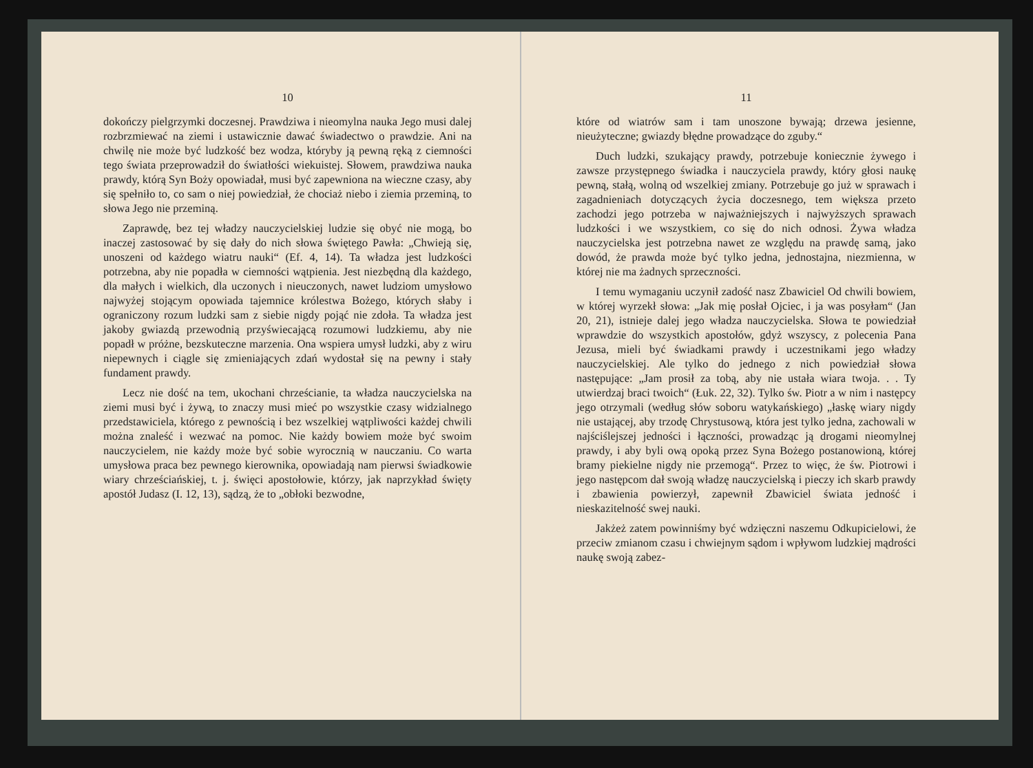10
dokończy pielgrzymki doczesnej. Prawdziwa i nieomylna nauka Jego musi dalej rozbrzmiewać na ziemi i ustawicznie dawać świadectwo o prawdzie. Ani na chwilę nie może być ludzkość bez wodza, któryby ją pewną ręką z ciemności tego świata przeprowadził do światłości wiekuistej. Słowem, prawdziwa nauka prawdy, którą Syn Boży opowiadał, musi być zapewniona na wieczne czasy, aby się spełniło to, co sam o niej powiedział, że chociaż niebo i ziemia przeminą, to słowa Jego nie przeminą.
Zaprawdę, bez tej władzy nauczycielskiej ludzie się obyć nie mogą, bo inaczej zastosować by się dały do nich słowa świętego Pawła: „Chwieją się, unoszeni od każdego wiatru nauki“ (Ef. 4, 14). Ta władza jest ludzkości potrzebna, aby nie popadła w ciemności wątpienia. Jest niezbędną dla każdego, dla małych i wielkich, dla uczonych i nieuczonych, nawet ludziom umysłowo najwyżej stojącym opowiada tajemnice królestwa Bożego, których słaby i ograniczony rozum ludzki sam z siebie nigdy pojąć nie zdoła. Ta władza jest jakoby gwiazdą przewodnią przyświecającą rozumowi ludzkiemu, aby nie popadł w próżne, bezskuteczne marzenia. Ona wspiera umysł ludzki, aby z wiru niepewnych i ciągle się zmieniających zdań wydostał się na pewny i stały fundament prawdy.
Lecz nie dość na tem, ukochani chrześcianie, ta władza nauczycielska na ziemi musi być i żywą, to znaczy musi mieć po wszystkie czasy widzialnego przedstawiciela, którego z pewnością i bez wszelkiej wątpliwości każdej chwili można znaleść i wezwać na pomoc. Nie każdy bowiem może być swoim nauczycielem, nie każdy może być sobie wyrocznią w nauczaniu. Co warta umysłowa praca bez pewnego kierownika, opowiadają nam pierwsi świadkowie wiary chrześciańskiej, t. j. święci apostołowie, którzy, jak naprzykład święty apostół Judasz (I. 12, 13), sądzą, że to „obłoki bezwodne,
11
które od wiatrów sam i tam unoszone bywają; drzewa jesienne, nieużyteczne; gwiazdy błędne prowadzące do zguby.“
Duch ludzki, szukający prawdy, potrzebuje koniecznie żywego i zawsze przystępnego świadka i nauczyciela prawdy, który głosi naukę pewną, stałą, wolną od wszelkiej zmiany. Potrzebuje go już w sprawach i zagadnieniach dotyczących życia doczesnego, tem większa przeto zachodzi jego potrzeba w najważniejszych i najwyższych sprawach ludzkości i we wszystkiem, co się do nich odnosi. Żywa władza nauczycielska jest potrzebna nawet ze względu na prawdę samą, jako dowód, że prawda może być tylko jedna, jednostajna, niezmienna, w której nie ma żadnych sprzeczności.
I temu wymaganiu uczynił zadość nasz Zbawiciel Od chwili bowiem, w której wyrzekł słowa: „Jak mię posłał Ojciec, i ja was posyłam“ (Jan 20, 21), istnieje dalej jego władza nauczycielska. Słowa te powiedział wprawdzie do wszystkich apostołów, gdyż wszyscy, z polecenia Pana Jezusa, mieli być świadkami prawdy i uczestnikami jego władzy nauczycielskiej. Ale tylko do jednego z nich powiedział słowa następujące: „Jam prosił za tobą, aby nie ustała wiara twoja. . . Ty utwierdzaj braci twoich“ (Łuk. 22, 32). Tylko św. Piotr a w nim i następcy jego otrzymali (według słów soboru watykańskiego) „łaskę wiary nigdy nie ustającej, aby trzodę Chrystusową, która jest tylko jedna, zachowali w najściślejszej jedności i łączności, prowadząc ją drogami nieomylnej prawdy, i aby byli ową opoką przez Syna Bożego postanowioną, której bramy piekielne nigdy nie przemogą“. Przez to więc, że św. Piotrowi i jego następcom dał swoją władzę nauczycielską i pieczy ich skarb prawdy i zbawienia powierzył, zapewnił Zbawiciel świata jedność i nieskazitelność swej nauki.
Jakżeż zatem powinniśmy być wdzięczni naszemu Odkupicielowi, że przeciw zmianom czasu i chwiejnym sądom i wpływom ludzkiej mądrości naukę swoją zabez-